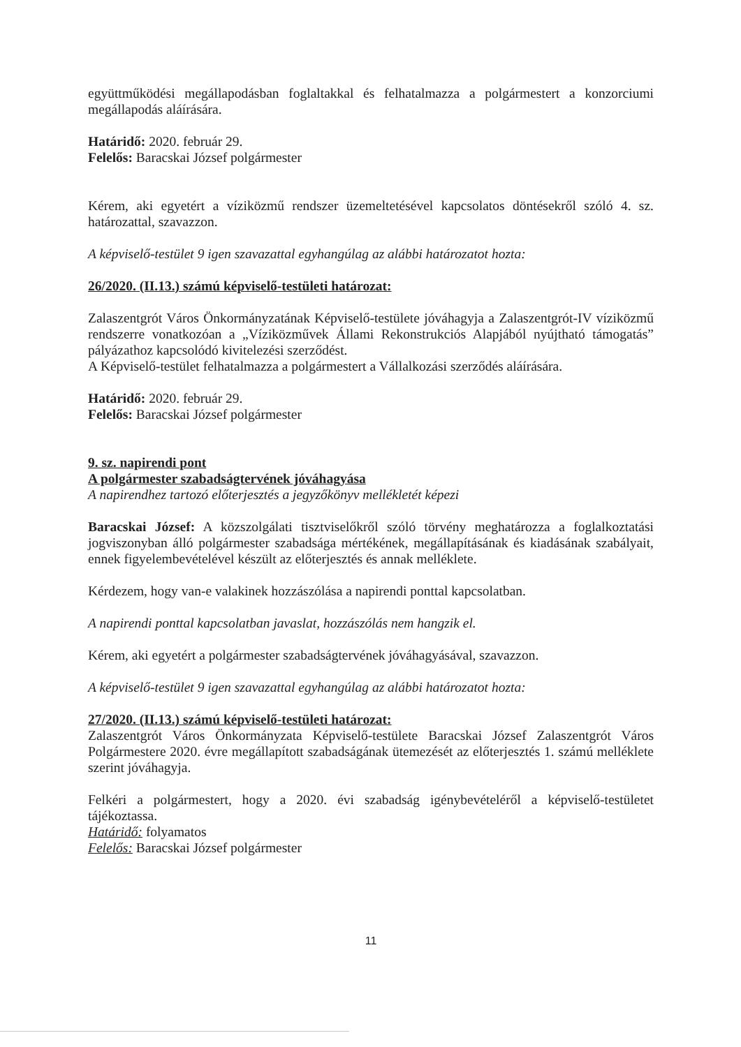együttműködési megállapodásban foglaltakkal és felhatalmazza a polgármestert a konzorciumi megállapodás aláírására.
Határidő: 2020. február 29.
Felelős: Baracskai József polgármester
Kérem, aki egyetért a víziközmű rendszer üzemeltetésével kapcsolatos döntésekről szóló 4. sz. határozattal, szavazzon.
A képviselő-testület 9 igen szavazattal egyhangúlag az alábbi határozatot hozta:
26/2020. (II.13.) számú képviselő-testületi határozat:
Zalaszentgrót Város Önkormányzatának Képviselő-testülete jóváhagyja a Zalaszentgrót-IV víziközmű rendszerre vonatkozóan a „Víziközművek Állami Rekonstrukciós Alapjából nyújtható támogatás” pályázathoz kapcsolódó kivitelezési szerződést.
A Képviselő-testület felhatalmazza a polgármestert a Vállalkozási szerződés aláírására.
Határidő: 2020. február 29.
Felelős: Baracskai József polgármester
9. sz. napirendi pont
A polgármester szabadságtervének jóváhagyása
A napirendhez tartozó előterjesztés a jegyzőkönyv mellékletét képezi
Baracskai József: A közszolgálati tisztviselőkről szóló törvény meghatározza a foglalkoztatási jogviszonyban álló polgármester szabadsága mértékének, megállapításának és kiadásának szabályait, ennek figyelembevételével készült az előterjesztés és annak melléklete.
Kérdezem, hogy van-e valakinek hozzászólása a napirendi ponttal kapcsolatban.
A napirendi ponttal kapcsolatban javaslat, hozzászólás nem hangzik el.
Kérem, aki egyetért a polgármester szabadságtervének jóváhagyásával, szavazzon.
A képviselő-testület 9 igen szavazattal egyhangúlag az alábbi határozatot hozta:
27/2020. (II.13.) számú képviselő-testületi határozat:
Zalaszentgrót Város Önkormányzata Képviselő-testülete Baracskai József Zalaszentgrót Város Polgármestere 2020. évre megállapított szabadságának ütemezését az előterjesztés 1. számú melléklete szerint jóváhagyja.
Felkéri a polgármestert, hogy a 2020. évi szabadság igénybevételéről a képviselő-testületet tájékoztassa.
Határidő: folyamatos
Felelős: Baracskai József polgármester
11